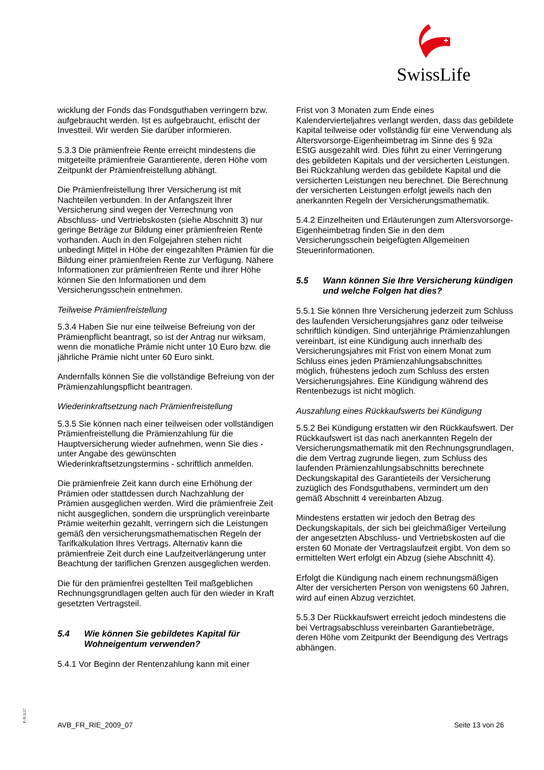SwissLife
wicklung der Fonds das Fondsguthaben verringern bzw. aufgebraucht werden. Ist es aufgebraucht, erlischt der Investteil. Wir werden Sie darüber informieren.
5.3.3 Die prämienfreie Rente erreicht mindestens die mitgeteilte prämienfreie Garantierente, deren Höhe vom Zeitpunkt der Prämienfreistellung abhängt.
Die Prämienfreistellung Ihrer Versicherung ist mit Nachteilen verbunden. In der Anfangszeit Ihrer Versicherung sind wegen der Verrechnung von Abschluss- und Vertriebskosten (siehe Abschnitt 3) nur geringe Beträge zur Bildung einer prämienfreien Rente vorhanden. Auch in den Folgejahren stehen nicht unbedingt Mittel in Höhe der eingezahlten Prämien für die Bildung einer prämienfreien Rente zur Verfügung. Nähere Informationen zur prämienfreien Rente und ihrer Höhe können Sie den Informationen und dem Versicherungsschein entnehmen.
Teilweise Prämienfreistellung
5.3.4 Haben Sie nur eine teilweise Befreiung von der Prämienpflicht beantragt, so ist der Antrag nur wirksam, wenn die monatliche Prämie nicht unter 10 Euro bzw. die jährliche Prämie nicht unter 60 Euro sinkt.
Andernfalls können Sie die vollständige Befreiung von der Prämienzahlungspflicht beantragen.
Wiederinkraftsetzung nach Prämienfreistellung
5.3.5 Sie können nach einer teilweisen oder vollständigen Prämienfreistellung die Prämienzahlung für die Hauptversicherung wieder aufnehmen, wenn Sie dies - unter Angabe des gewünschten Wiederinkraftsetzungstermins - schriftlich anmelden.
Die prämienfreie Zeit kann durch eine Erhöhung der Prämien oder stattdessen durch Nachzahlung der Prämien ausgeglichen werden. Wird die prämienfreie Zeit nicht ausgeglichen, sondern die ursprünglich vereinbarte Prämie weiterhin gezahlt, verringern sich die Leistungen gemäß den versicherungsmathematischen Regeln der Tarifkalkulation Ihres Vertrags. Alternativ kann die prämienfreie Zeit durch eine Laufzeitverlängerung unter Beachtung der tariflichen Grenzen ausgeglichen werden.
Die für den prämienfrei gestellten Teil maßgeblichen Rechnungsgrundlagen gelten auch für den wieder in Kraft gesetzten Vertragsteil.
5.4 Wie können Sie gebildetes Kapital für Wohneigentum verwenden?
5.4.1 Vor Beginn der Rentenzahlung kann mit einer
Frist von 3 Monaten zum Ende eines Kalendervierteljahres verlangt werden, dass das gebildete Kapital teilweise oder vollständig für eine Verwendung als Altersvorsorge-Eigenheimbetrag im Sinne des § 92a EStG ausgezahlt wird. Dies führt zu einer Verringerung des gebildeten Kapitals und der versicherten Leistungen. Bei Rückzahlung werden das gebildete Kapital und die versicherten Leistungen neu berechnet. Die Berechnung der versicherten Leistungen erfolgt jeweils nach den anerkannten Regeln der Versicherungsmathematik.
5.4.2 Einzelheiten und Erläuterungen zum Altersvorsorge-Eigenheimbetrag finden Sie in den dem Versicherungsschein beigefügten Allgemeinen Steuerinformationen.
5.5 Wann können Sie Ihre Versicherung kündigen und welche Folgen hat dies?
5.5.1 Sie können Ihre Versicherung jederzeit zum Schluss des laufenden Versicherungsjahres ganz oder teilweise schriftlich kündigen. Sind unterjährige Prämienzahlungen vereinbart, ist eine Kündigung auch innerhalb des Versicherungsjahres mit Frist von einem Monat zum Schluss eines jeden Prämienzahlungsabschnittes möglich, frühestens jedoch zum Schluss des ersten Versicherungsjahres. Eine Kündigung während des Rentenbezugs ist nicht möglich.
Auszahlung eines Rückkaufswerts bei Kündigung
5.5.2 Bei Kündigung erstatten wir den Rückkaufswert. Der Rückkaufswert ist das nach anerkannten Regeln der Versicherungsmathematik mit den Rechnungsgrundlagen, die dem Vertrag zugrunde liegen, zum Schluss des laufenden Prämienzahlungsabschnitts berechnete Deckungskapital des Garantieteils der Versicherung zuzüglich des Fondsguthabens, vermindert um den gemäß Abschnitt 4 vereinbarten Abzug.
Mindestens erstatten wir jedoch den Betrag des Deckungskapitals, der sich bei gleichmäßiger Verteilung der angesetzten Abschluss- und Vertriebskosten auf die ersten 60 Monate der Vertragslaufzeit ergibt. Von dem so ermittelten Wert erfolgt ein Abzug (siehe Abschnitt 4).
Erfolgt die Kündigung nach einem rechnungsmäßigen Alter der versicherten Person von wenigstens 60 Jahren, wird auf einen Abzug verzichtet.
5.5.3 Der Rückkaufswert erreicht jedoch mindestens die bei Vertragsabschluss vereinbarten Garantiebeträge, deren Höhe vom Zeitpunkt der Beendigung des Vertrags abhängen.
P-S-1117
AVB_FR_RIE_2009_07 Seite 13 von 26